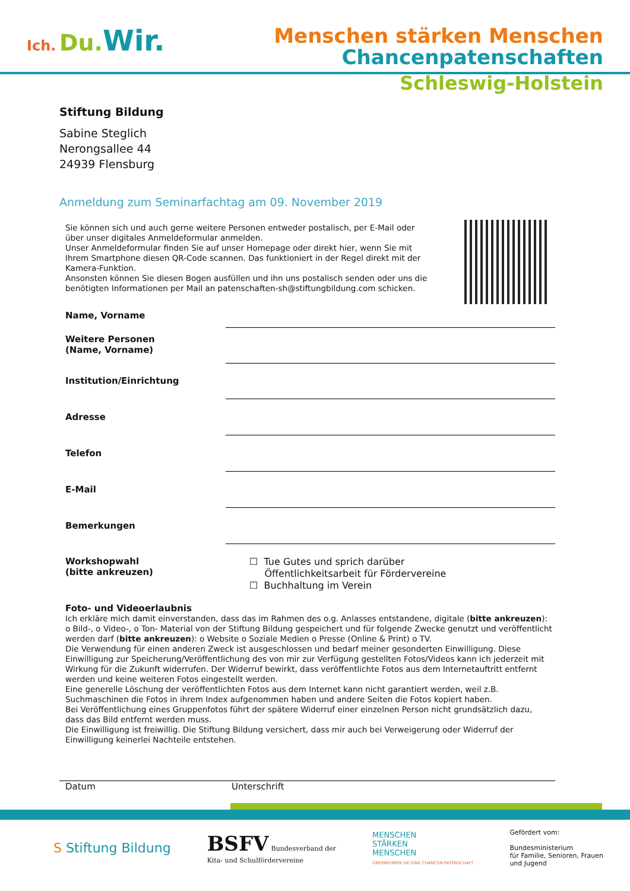Ich. Du. Wir.
Menschen stärken Menschen
Chancenpatenschaften
Schleswig-Holstein
Stiftung Bildung
Sabine Steglich
Nerongsallee 44
24939 Flensburg
Anmeldung zum Seminarfachtag am 09. November 2019
Sie können sich und auch gerne weitere Personen entweder postalisch, per E-Mail oder über unser digitales Anmeldeformular anmelden.
Unser Anmeldeformular finden Sie auf unser Homepage oder direkt hier, wenn Sie mit Ihrem Smartphone diesen QR-Code scannen. Das funktioniert in der Regel direkt mit der Kamera-Funktion.
Ansonsten können Sie diesen Bogen ausfüllen und ihn uns postalisch senden oder uns die benötigten Informationen per Mail an patenschaften-sh@stiftungbildung.com schicken.
Name, Vorname
Weitere Personen
(Name, Vorname)
Institution/Einrichtung
Adresse
Telefon
E-Mail
Bemerkungen
Workshopwahl
(bitte ankreuzen)
☐ Tue Gutes und sprich darüber
Öffentlichkeitsarbeit für Fördervereine
☐ Buchhaltung im Verein
Foto- und Videoerlaubnis
Ich erkläre mich damit einverstanden, dass das im Rahmen des o.g. Anlasses entstandene, digitale (bitte ankreuzen): o Bild-, o Video-, o Ton- Material von der Stiftung Bildung gespeichert und für folgende Zwecke genutzt und veröffentlicht werden darf (bitte ankreuzen): o Website o Soziale Medien o Presse (Online & Print) o TV.
Die Verwendung für einen anderen Zweck ist ausgeschlossen und bedarf meiner gesonderten Einwilligung. Diese Einwilligung zur Speicherung/Veröffentlichung des von mir zur Verfügung gestellten Fotos/Videos kann ich jederzeit mit Wirkung für die Zukunft widerrufen. Der Widerruf bewirkt, dass veröffentlichte Fotos aus dem Internetauftritt entfernt werden und keine weiteren Fotos eingestellt werden.
Eine generelle Löschung der veröffentlichten Fotos aus dem Internet kann nicht garantiert werden, weil z.B. Suchmaschinen die Fotos in ihrem Index aufgenommen haben und andere Seiten die Fotos kopiert haben.
Bei Veröffentlichung eines Gruppenfotos führt der spätere Widerruf einer einzelnen Person nicht grundsätzlich dazu, dass das Bild entfernt werden muss.
Die Einwilligung ist freiwillig. Die Stiftung Bildung versichert, dass mir auch bei Verweigerung oder Widerruf der Einwilligung keinerlei Nachteile entstehen.
Datum Unterschrift
S Stiftung Bildung
BSFV Bundesverband der
Kita- und Schulfördervereine
MENSCHEN
STÄRKEN
MENSCHEN
ÜBERNEHMEN SIE EINE CHANCEN-PATENSCHAFT
Gefördert vom:
Bundesministerium
für Familie, Senioren, Frauen
und Jugend